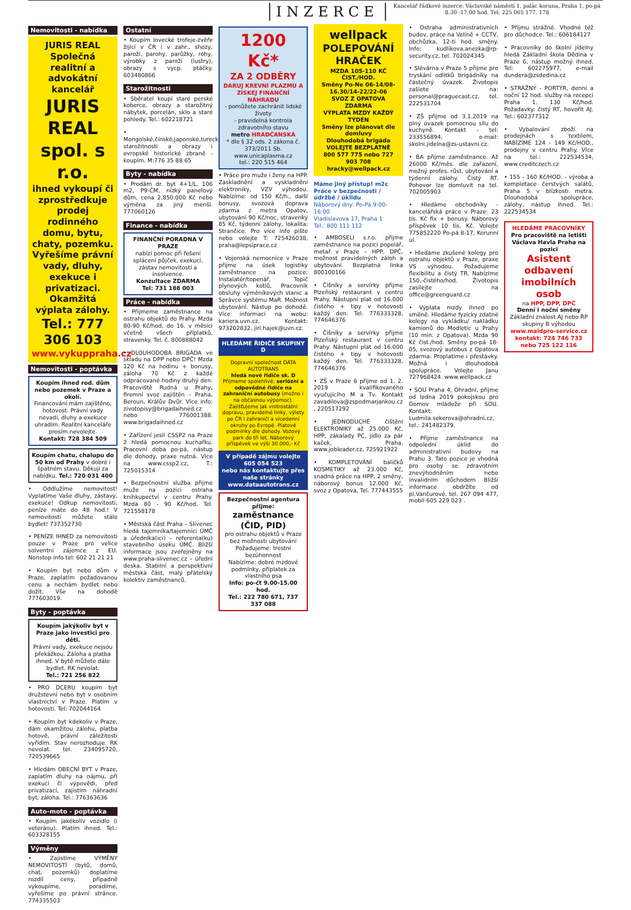INZERCE
Kancelář řádkové inzerce: Václavské náměstí 1, palác koruna, Praha 1, po-pá 8.30 -17.00 hod. Tel: 225 065 177, 178
Nemovitosti - nabídka
JURIS REAL
Společná realitní a advokátní kancelář
JURIS REAL spol. s r.o.
ihned vykoupí či zprostředkuje prodej rodinného domu, bytu, chaty, pozemku. Vyřešíme právní vady, dluhy, exekuce i privatizaci. Okamžitá výplata zálohy.
Tel.: 777 306 103
www.vykuppraha.cz
Nemovitosti - poptávka
Koupím ihned rod. dům nebo pozemek v Praze a okolí.
Financování mám zajištěno, hotovost. Právní vady nevadí, dluhy a exekuce uhradím. Realitní kanceláře prosím nevolejte.
Kontakt: 728 384 509
Koupím chatu, chalupu do 50 km od Prahy v dobré i špatném stavu. Děkuji za nabídku. Tel.: 720 031 400
• Oddlužíme nemovitost! Vyplatíme Vaše dluhy, zástavy, exekuce! Odkup nemovitosti, peníze máte do 48 hod.! V nemovitosti můžete stále bydlet! 737352730
• PENÍZE IHNED za nemovitosti pouze v Praze pro velice solventní zájemce z EU. Nonstop info tel: 602 21 21 21
• Koupím byt nebo dům v Praze, zaplatím požadovanou cenu a nechám bydlet nebo dožít. Vše na dohodě 777603019.
Byty - poptávka
Koupím jakýkoliv byt v Praze jako investici pro děti.
Právní vady, exekuce nejsou překážkou. Záloha a platba ihned. V bytě můžete dále bydlet. RK nevolat.
Tel.: 721 256 822
• PRO DCERU koupím byt družstevní nebo byt v osobním vlastnictví v Praze. Platím v hotovosti. Tel: 702044164
• Koupím byt kdekoliv v Praze, dám okamžitou zálohu, platba hotově, právní záležitosti vyřídím. Stav nerozhoduje. RK nevolat. tel. 234095720, 720539665
• Hledám OBECNÍ BYT v Praze, zaplatím dluhy na nájmu, při exekuci či výpovědi, před privatizací, zajistím náhradní byt, záloha. Tel.: 776363636
Auto-moto - poptávka
• Koupím jakékoliv vozidlo (i veteránu). Platím ihned. Tel.: 603328155
Výměny
• Zajistíme VÝMĚNY NEMOVITOSTÍ (bytů, domů, chat, pozemků) doplatíme rozdíl ceny, případně vykoupíme, poradíme, vyřešíme po právní stránce. 774335503
Ostatní
• Koupím lovecké trofeje-zvěře žijící v ČR i v zahr., shozy, paroží, parohy, parůžky, rohy, výrobky z paroží (lustry), obrazy s vycp. ptáčky. 603480866
Starožitnosti
• Sběratel koupí staré perské koberce, obrazy a starožitný nábytek, porcelán, sklo a staré pohledy. Tel.: 602218721
• Mongolské,čínské,japonské,turecké,perské starožitnosti a obrazy i evropské historické zbraně - koupím. M:776 35 88 65
Byty - nabídka
• Prodám dr. byt 4+1/L, 106 m2, P9-ČM, nízký panelový dům, cena 2,850.000 Kč nebo výměna za jiný menší. 777060126
Finance - nabídka
FINANČNÍ PORADNA V PRAZE
nabízí pomoc při řešení splácení půjček, exekucí, zástav nemovitostí a insolvence.
Konzultace ZDARMA
Tel: 731 188 003
Práce - nabídka
• Přijmeme zaměstnance na ostrahu objektů do Prahy. Mzda 80-90 Kč/hod. do 16. v měsíci včetně všech příplatků, stravenky. Tel. č. 800888042
• DLOUHODOBÁ BRIGÁDA ve skladu na DPP nebo DPČ! Mzda 120 Kč na hodinu + bonusy, záloha 70 Kč z každé odpracované hodiny druhý den. Pracoviště Rudná u Prahy, firemní svoz zajištěn – Praha, Beroun, Králův Dvůr. Více info: zivotopisy@brigadaihned.cz nebo 776001388. www.brigadaihned.cz
• Zařízení jeslí CSSP2 na Praze 2 hledá pomocnou kuchařku. Pracovní doba po-pá, nástup dle dohody, praxe nutná. Více na www.cssp2.cz, T.: 725015314
• Bezpečnostní služba přijme muže na pozici ostraha knihkupectví v centru Prahy. Mzda 80 - 90 Kč/hod. Tel. 721558178
• Městská část Praha – Slivenec hledá tajemníka/tajemnici ÚMČ a úředníka(ici) – referenta(ku) stavebního úseku ÚMČ. Bližší informace jsou zveřejněny na www.praha-slivenec.cz – úřední deska. Stabilní a perspektivní městská část, malý přátelský kolektiv zaměstnanců.
1200 Kč*
ZA 2 ODBĚRY
DARUJ KREVNÍ PLAZMU A ZÍSKEJ FINANČNÍ NÁHRADU
- pomůžete zachránit lidské životy
- pravidelná kontrola zdravotního stavu
metro HRADČANSKÁ
* dle § 32 ods. 2 zákona č. 373/2011 Sb.
www.unicaplasma.cz
tel.: 220 515 464
• Práce pro muže i ženy na HPP. Zaskladnění a vyskladnění elektroniky, VZV výhodou. Nabízíme: od 150 Kč/h., další bonusy, svozová doprava zdarma z metra Opatov, ubytování 90 Kč/noc, stravenky 85 Kč, týdenní zálohy, lokalita: Strančice. Pro více info pište nebo volejte T: 725426038, praha@lepsiprace.cz
• Vojenská nemocnice v Praze přijme na úsek logistiky zaměstnance na pozice: Instalatér/topenář, Topič plynových kotlů, Pracovník obsluhy výměníkových stanic a Správce systému MaR. Možnost ubytování. Nástup po dohodě. Více informací na webu: kariera.uvn.cz. Kontakt: 973202832, jiri.hajek@uvn.cz.
HLEDÁME ŘIDIČE SKUPINY D
Dopravní společnost DATA AUTOTRANS
hledá nové řidiče sk. D
Přijmeme spolehlivé, seriózní a odpovědné řidiče na zahraniční autobusy (možno i na občasnou výpomoc). Zajišťujeme jak vnitrostátní dopravu, pravidelné linky, výlety po ČR i zahraničí a vícedenní okruhy po Evropě. Platové podmínky dle dohody. Vozový park do tří let. Náborový příspěvek ve výši 30.000,- Kč
V případě zájmu volejte 605 054 523
nebo nás kontaktujte přes naše stránky www.dataautotrans.cz
Bezpečnostní agentura přijme:
zaměstnance (ČID, PID)
pro ostrahu objektů v Praze
bez možnosti ubytování
Požadujeme: trestní bezúhonnost
Nabízíme: dobré mzdové podmínky, příplatek za vlastního psa
Info: po-čt 9.00-15.00 hod.
Tel.: 222 780 671, 737 337 088
wellpack
POLEPOVÁNÍ HRAČEK
MZDA 105-110 KČ ČIST./HOD.
Směny Po-Ne 06-14/08-16.30/14-22/22-06
SVOZ Z OPATOVA ZDARMA
VÝPLATA MZDY KAŽDÝ TÝDEN
Směny lze plánovat dle domluvy
Dlouhodobá brigáda
VOLEJTE BEZPLATNĚ
800 577 775 nebo 727 903 708
hracky@wellpack.cz
Máme jiný přístup! m2c
Práce v bezpečnosti / údržbě / úklidu
Náborový dny: Po-Pá 9:00-16:00
Vladislavova 17, Praha 1
Tel.: 800 111 112
• AMBOSELI s.r.o. přijme zaměstnance na pozici popelář, metař v Praze – HPP, DPČ, možnost pravidelných záloh a ubytování. Bezplatná linka 800100166
• Číšníky a servírky přijme Plzeňský restaurant v centru Prahy. Nástupní plat od 16.000 čistého + tipy v hotovosti každý den. Tel. 776333328, 774646376
• Číšníky a servírky přijme Plzeňský restaurant v centru Prahy. Nástupní plat od 16.000 čistého + tipy v hotovosti každý den. Tel. 776333328, 774646376
• ZŠ v Praze 6 přijme od 1. 2. 2019 kvalifikovaného vyučujícího M a Tv. Kontakt zavadilova@zspodmarjankou.cz , 220517292
• JEDNODUCHÉ čištění ELEKTRONIKY až 25.000 Kč, HPP, zákalady PC, jídlo za pár kaček, Praha, www.jobleader.cz, 725921922
• KOMPLETOVÁNÍ balíčků KOSMETIKY až 23.000 Kč, snadná práce na HPP, 2 směny, náborový bonus 12.000 Kč, svoz z Opatova, Tel. 777443555
• Ostraha administrativních budov, práce na Velíně + CCTV, obchůzka, 12-ti hod. směny. Info: kudlikova.anezka@rp-security.cz, tel. 702024345
• Slévárna v Praze 5 přijme pro tryskání odlitků brigádníky na částečný úvazek. Životopis zašlete na: personal@praguecast.cz, tel. 222531704
• ZŠ přijme od 3.1.2019 na plný úvazek pomocnou sílu do kuchyně. Kontakt - tel: 233556894, e-mail: skolni.jidelna@zs-ustavni.cz.
• BA přijme zaměstnance. Až 26000 Kč/měs. dle zařazení, možný profes. růst, ubytování a týdenní zálohy. Čistý RT. Pohovor lze domluvit na tel. 702005903
• Hledáme obchodníky - kancelářská práce v Praze: 23 tis. Kč fix + bonusy. Náborový příspěvek 10 tis. Kč. Volejte 775852220 Po-pá 8-17, Korunní ul.
• Hledáme zkušené kolegy pro ostrahu objektů v Praze, praxe VS výhodou. Požadujeme flexibilitu a čistý TR. Nabízíme 150,-čistého/hod. Životopis zasílejte na office@greenguard.cz
• Výplata mzdy ihned po směně. Hledáme fyzicky zdatné kolegy na vykládku/ nakládku kamionů do Modletic u Prahy (10 min. z Opatova). Mzda 90 Kč čist./hod. Směny po-pá 18-05, svozový autobus z Opatova zdarma. Proplatíme i přestávky. Možná i dlouhodobá spolupráce. Volejte Janu 727968424. www.wellpack.cz
• SOU Praha 4, Ohradní, přijme od ledna 2019 pokojskou pro Domov mládeže při SOU. Kontakt: Ludmila.sekerova@ohradni.cz, tel.: 241482379.
• Přijme zaměstnance na odpolední úklid do administrativní budovy na Prahu 3. Tato pozice je vhodná pro osoby se zdravotním znevýhodněním nebo invalidním důchodem Bližší informace obdržíte od pí.Vančurové, tel. 267 094 477, mobil 605 229 023 .
• Přijmu strážné. Vhodné též pro důchodce. Tel.: 606184127
• Pracovníky do školní jídelny hledá Základní škola Dědina v Praze 6, nástup možný ihned. Tel: 602275977, e-mail dundera@zsdedina.cz
• STRÁŽNÝ - PORTÝR, denní a noční 12 hod. služby na recepci Praha 1. 130 Kč/hod. Požadavky: čistý RT, hovořit AJ. Tel.: 602377312
• Vybalování zboží na prodejnách s textilem, NABÍZÍME 124 - 149 Kč/HOD., prodejny v centru Prahy. Více na tel.: 222534534, www.creditczech.cz
• 155 - 160 Kč/HOD. - výroba a kompletace čerstvých salátů, Praha 5 v blízkosti metra. Dlouhodobá spolupráce, zálohy, nástup ihned. Tel.: 222534534
HLEDÁME PRACOVNÍKY
Pro pracoviště na letišti Václava Havla Praha na pozici
Asistent odbavení imobilních osob
na HPP, DPP, DPČ
Denní i noční směny
Základní znalost AJ nebo ŘP skupiny B výhodou
www.maidpro-service.cz
kontakt: 724 746 733
nebo 725 122 116